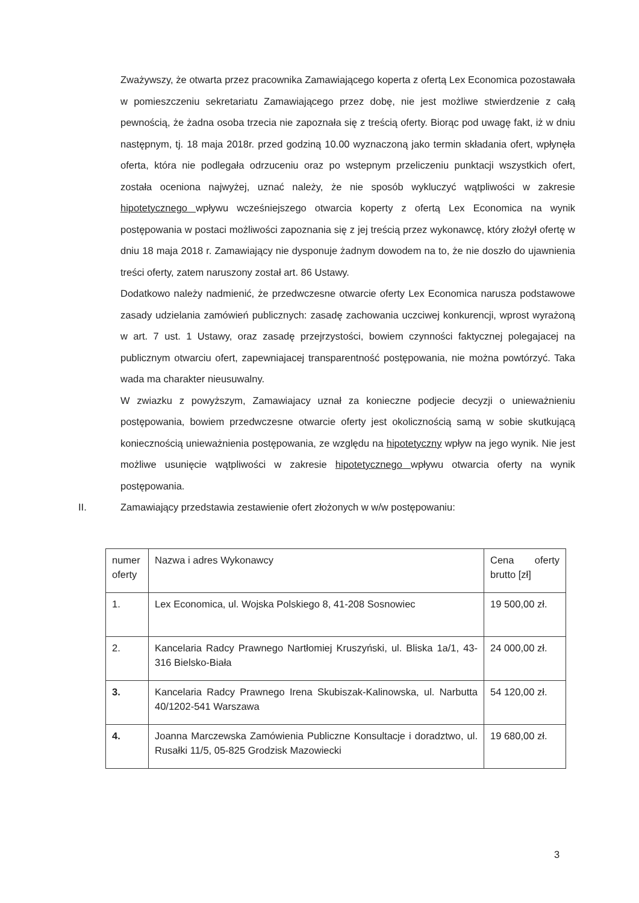Zważywszy, że otwarta przez pracownika Zamawiającego koperta z ofertą Lex Economica pozostawała w pomieszczeniu sekretariatu Zamawiającego przez dobę, nie jest możliwe stwierdzenie z całą pewnością, że żadna osoba trzecia nie zapoznała się z treścią oferty. Biorąc pod uwagę fakt, iż w dniu następnym, tj. 18 maja 2018r. przed godziną 10.00 wyznaczoną jako termin składania ofert, wpłynęła oferta, która nie podlegała odrzuceniu oraz po wstepnym przeliczeniu punktacji wszystkich ofert, została oceniona najwyżej, uznać należy, że nie sposób wykluczyć wątpliwości w zakresie hipotetycznego wpływu wcześniejszego otwarcia koperty z ofertą Lex Economica na wynik postępowania w postaci możliwości zapoznania się z jej treścią przez wykonawcę, który złożył ofertę w dniu 18 maja 2018 r. Zamawiający nie dysponuje żadnym dowodem na to, że nie doszło do ujawnienia treści oferty, zatem naruszony został art. 86 Ustawy.
Dodatkowo należy nadmienić, że przedwczesne otwarcie oferty Lex Economica narusza podstawowe zasady udzielania zamówień publicznych: zasadę zachowania uczciwej konkurencji, wprost wyrażoną w art. 7 ust. 1 Ustawy, oraz zasadę przejrzystości, bowiem czynności faktycznej polegajacej na publicznym otwarciu ofert, zapewniajacej transparentność postępowania, nie można powtórzyć. Taka wada ma charakter nieusuwalny.
W zwiazku z powyższym, Zamawiajacy uznał za konieczne podjecie decyzji o unieważnieniu postępowania, bowiem przedwczesne otwarcie oferty jest okolicznością samą w sobie skutkującą koniecznością unieważnienia postępowania, ze względu na hipotetyczny wpływ na jego wynik. Nie jest możliwe usunięcie wątpliwości w zakresie hipotetycznego wpływu otwarcia oferty na wynik postępowania.
II. Zamawiający przedstawia zestawienie ofert złożonych w w/w postępowaniu:
| numer oferty | Nazwa i adres Wykonawcy | Cena oferty brutto [zł] |
| 1. | Lex Economica, ul. Wojska Polskiego 8, 41-208 Sosnowiec | 19 500,00 zł. |
| 2. | Kancelaria Radcy Prawnego Nartłomiej Kruszyński, ul. Bliska 1a/1, 43-316 Bielsko-Biała | 24 000,00 zł. |
| 3. | Kancelaria Radcy Prawnego Irena Skubiszak-Kalinowska, ul. Narbutta 40/1202-541 Warszawa | 54 120,00 zł. |
| 4. | Joanna Marczewska Zamówienia Publiczne Konsultacje i doradztwo, ul. Rusałki 11/5, 05-825 Grodzisk Mazowiecki | 19 680,00 zł. |
3